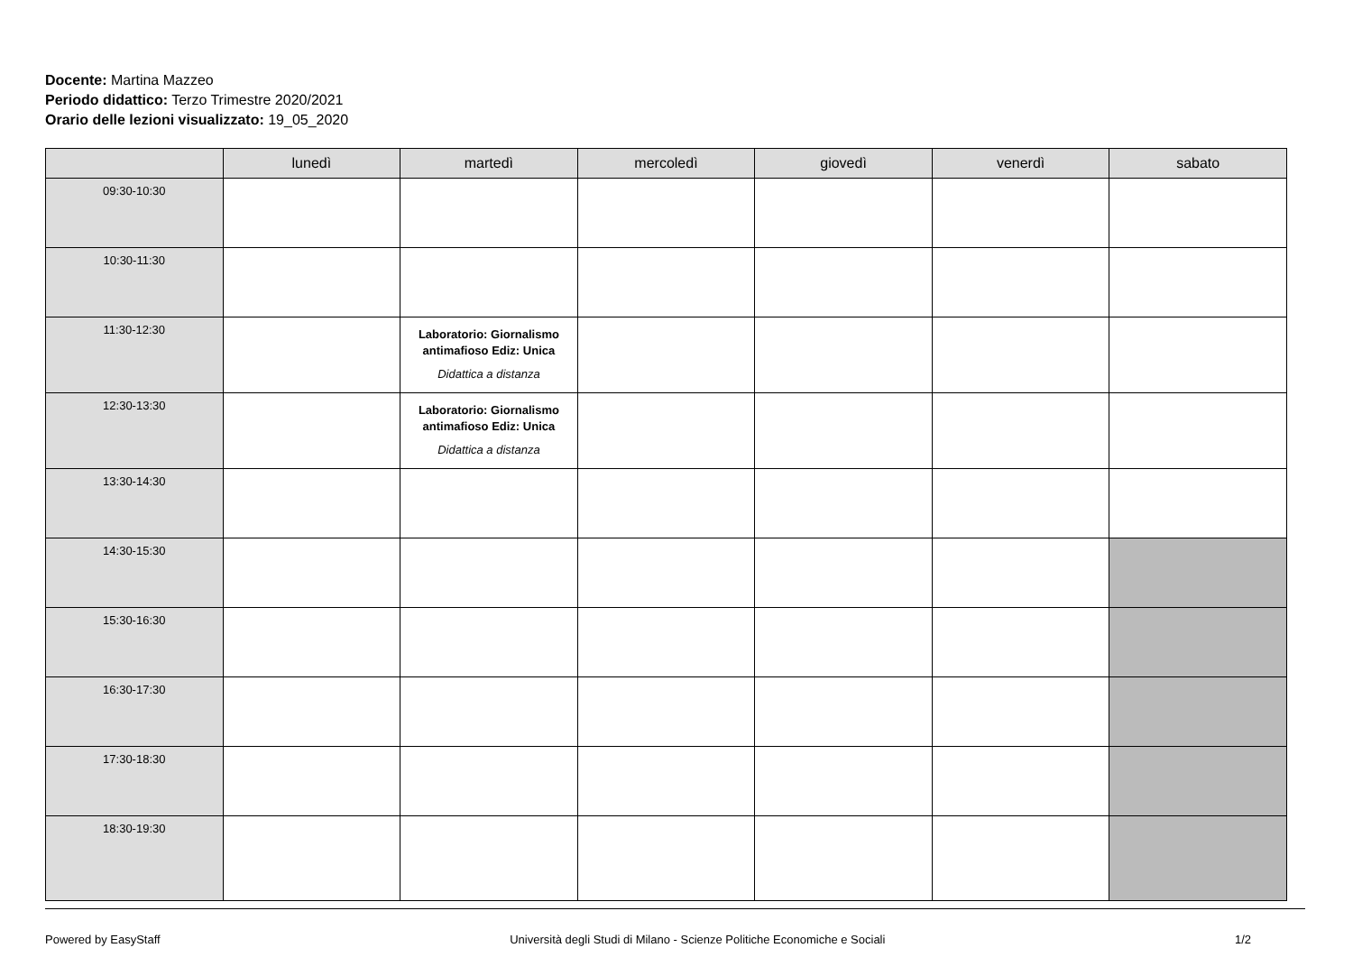Docente: Martina Mazzeo
Periodo didattico: Terzo Trimestre 2020/2021
Orario delle lezioni visualizzato: 19_05_2020
| | lunedì | martedì | mercoledì | giovedì | venerdì | sabato |
| --- | --- | --- | --- | --- | --- | --- |
| 09:30-10:30 | | | | | | |
| 10:30-11:30 | | | | | | |
| 11:30-12:30 | | Laboratorio: Giornalismo antimafioso Ediz: Unica Didattica a distanza | | | | |
| 12:30-13:30 | | Laboratorio: Giornalismo antimafioso Ediz: Unica Didattica a distanza | | | | |
| 13:30-14:30 | | | | | | |
| 14:30-15:30 | | | | | | |
| 15:30-16:30 | | | | | | |
| 16:30-17:30 | | | | | | |
| 17:30-18:30 | | | | | | |
| 18:30-19:30 | | | | | | |
Powered by EasyStaff Università degli Studi di Milano - Scienze Politiche Economiche e Sociali 1/2